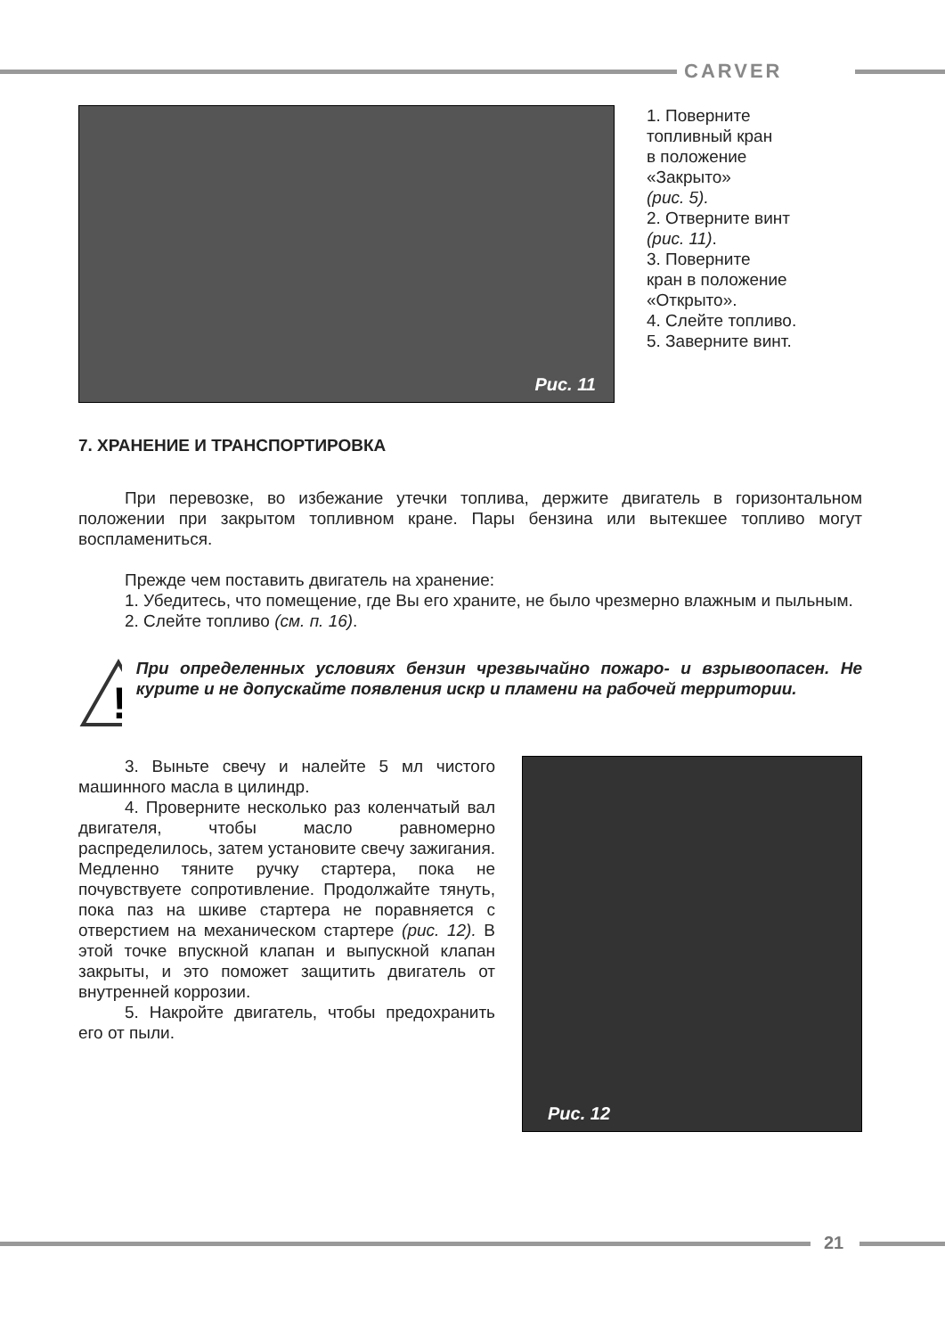CARVER
Рис. 11
1. Поверните
топливный кран
в положение
«Закрыто»
(рис. 5).
2. Отверните винт
(рис. 11).
3. Поверните
кран в положение
«Открыто».
4. Слейте топливо.
5. Заверните винт.
7. ХРАНЕНИЕ И ТРАНСПОРТИРОВКА
При перевозке, во избежание утечки топлива, держите двигатель в горизонтальном положении при закрытом топливном кране. Пары бензина или вытекшее топливо могут воспламениться.
Прежде чем поставить двигатель на хранение:
1. Убедитесь, что помещение, где Вы его храните, не было чрезмерно влажным и пыльным.
2. Слейте топливо (см. п. 16).
!
При определенных условиях бензин чрезвычайно пожаро- и взрывоопасен. Не курите и не допускайте появления искр и пламени на рабочей территории.
3. Выньте свечу и налейте 5 мл чистого машинного масла в цилиндр.
4. Проверните несколько раз коленчатый вал двигателя, чтобы масло равномерно распределилось, затем установите свечу зажигания. Медленно тяните ручку стартера, пока не почувствуете сопротивление. Продолжайте тянуть, пока паз на шкиве стартера не поравняется с отверстием на механическом стартере (рис. 12). В этой точке впускной клапан и выпускной клапан закрыты, и это поможет защитить двигатель от внутренней коррозии.
5. Накройте двигатель, чтобы предохранить его от пыли.
Рис. 12
21